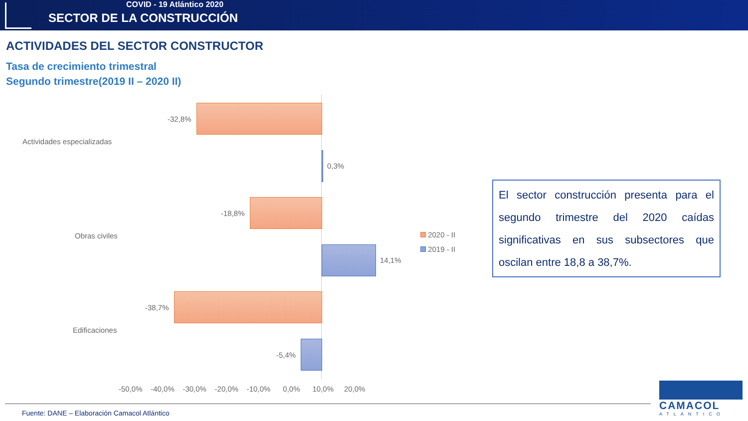COVID - 19 Atlántico 2020
SECTOR DE LA CONSTRUCCIÓN
ACTIVIDADES DEL SECTOR CONSTRUCTOR
Tasa de crecimiento trimestral
Segundo trimestre(2019 II – 2020 II)
Actividades especializadas
Obras civiles
Edificaciones
-32,8%
0,3%
-18,8%
14,1%
-38,7%
-5,4%
-50,0% -40,0% -30,0% -20,0% -10,0% 0,0% 10,0% 20,0%
2020 - II
2019 - II
El sector construcción presenta para el segundo trimestre del 2020 caídas significativas en sus subsectores que oscilan entre 18,8 a 38,7%.
Fuente: DANE – Elaboración Camacol Atlántico
CAMACOL
ATLÁNTICO